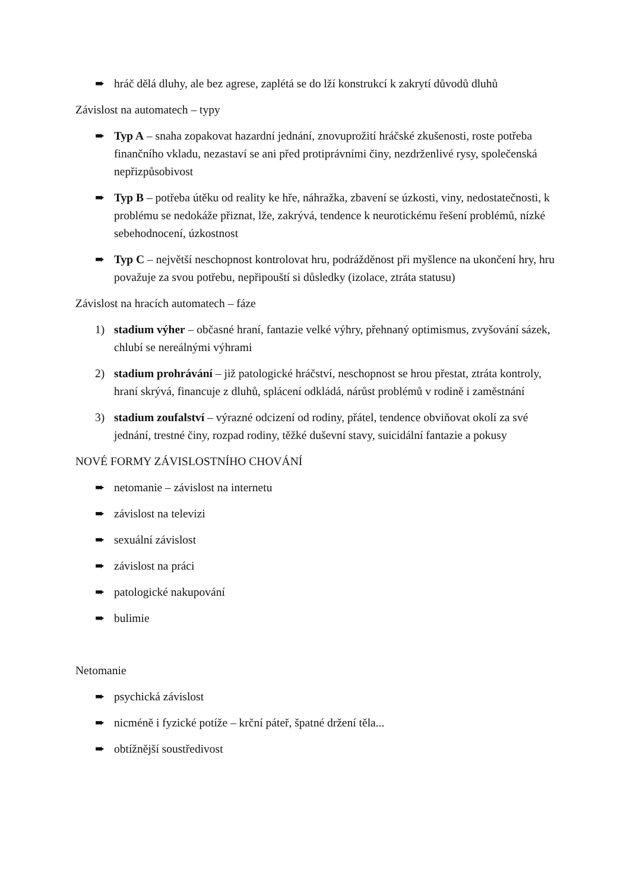➨ hráč dělá dluhy, ale bez agrese, zaplétá se do lží konstrukcí k zakrytí důvodů dluhů
Závislost na automatech – typy
➨ Typ A – snaha zopakovat hazardní jednání, znovuprožití hráčské zkušenosti, roste potřeba finančního vkladu, nezastaví se ani před protiprávními činy, nezdrženlivé rysy, společenská nepřizpůsobivost
➨ Typ B – potřeba útěku od reality ke hře, náhražka, zbavení se úzkosti, viny, nedostatečnosti, k problému se nedokáže přiznat, lže, zakrývá, tendence k neurotickému řešení problémů, nízké sebehodnocení, úzkostnost
➨ Typ C – největší neschopnost kontrolovat hru, podrážděnost při myšlence na ukončení hry, hru považuje za svou potřebu, nepřipouští si důsledky (izolace, ztráta statusu)
Závislost na hracích automatech – fáze
1) stadium výher – občasné hraní, fantazie velké výhry, přehnaný optimismus, zvyšování sázek, chlubí se nereálnými výhrami
2) stadium prohrávání – již patologické hráčství, neschopnost se hrou přestat, ztráta kontroly, hraní skrývá, financuje z dluhů, splácení odkládá, nárůst problémů v rodině i zaměstnání
3) stadium zoufalství – výrazné odcizení od rodiny, přátel, tendence obviňovat okolí za své jednání, trestné činy, rozpad rodiny, těžké duševní stavy, suicidální fantazie a pokusy
NOVÉ FORMY ZÁVISLOSTNÍHO CHOVÁNÍ
➨ netomanie – závislost na internetu
➨ závislost na televizi
➨ sexuální závislost
➨ závislost na práci
➨ patologické nakupování
➨ bulimie
Netomanie
➨ psychická závislost
➨ nicméně i fyzické potíže – krční páteř, špatné držení těla...
➨ obtížnější soustředivost